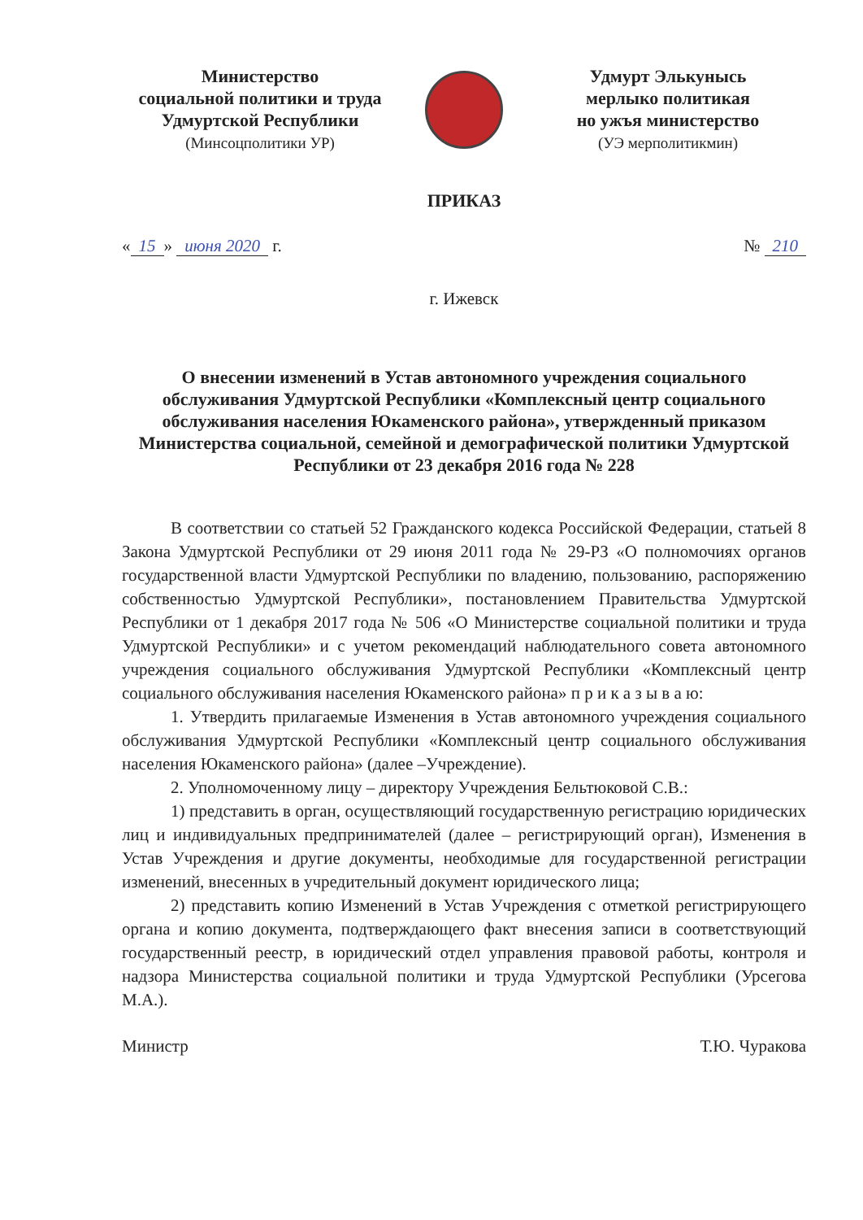Министерство
социальной политики и труда
Удмуртской Республики
(Минсоцполитики УР)
Удмурт Элькунысь
мерлыко политикая
но ужъя министерство
(УЭ мерполитикмин)
ПРИКАЗ
« 15 » июня 2020 г. № 210
г. Ижевск
О внесении изменений в Устав автономного учреждения социального обслуживания Удмуртской Республики «Комплексный центр социального обслуживания населения Юкаменского района», утвержденный приказом Министерства социальной, семейной и демографической политики Удмуртской Республики от 23 декабря 2016 года № 228
В соответствии со статьей 52 Гражданского кодекса Российской Федерации, статьей 8 Закона Удмуртской Республики от 29 июня 2011 года № 29-РЗ «О полномочиях органов государственной власти Удмуртской Республики по владению, пользованию, распоряжению собственностью Удмуртской Республики», постановлением Правительства Удмуртской Республики от 1 декабря 2017 года № 506 «О Министерстве социальной политики и труда Удмуртской Республики» и с учетом рекомендаций наблюдательного совета автономного учреждения социального обслуживания Удмуртской Республики «Комплексный центр социального обслуживания населения Юкаменского района» п р и к а з ы в а ю:
1. Утвердить прилагаемые Изменения в Устав автономного учреждения социального обслуживания Удмуртской Республики «Комплексный центр социального обслуживания населения Юкаменского района» (далее –Учреждение).
2. Уполномоченному лицу – директору Учреждения Бельтюковой С.В.:
1) представить в орган, осуществляющий государственную регистрацию юридических лиц и индивидуальных предпринимателей (далее – регистрирующий орган), Изменения в Устав Учреждения и другие документы, необходимые для государственной регистрации изменений, внесенных в учредительный документ юридического лица;
2) представить копию Изменений в Устав Учреждения с отметкой регистрирующего органа и копию документа, подтверждающего факт внесения записи в соответствующий государственный реестр, в юридический отдел управления правовой работы, контроля и надзора Министерства социальной политики и труда Удмуртской Республики (Урсегова М.А.).
Министр Т.Ю. Чуракова